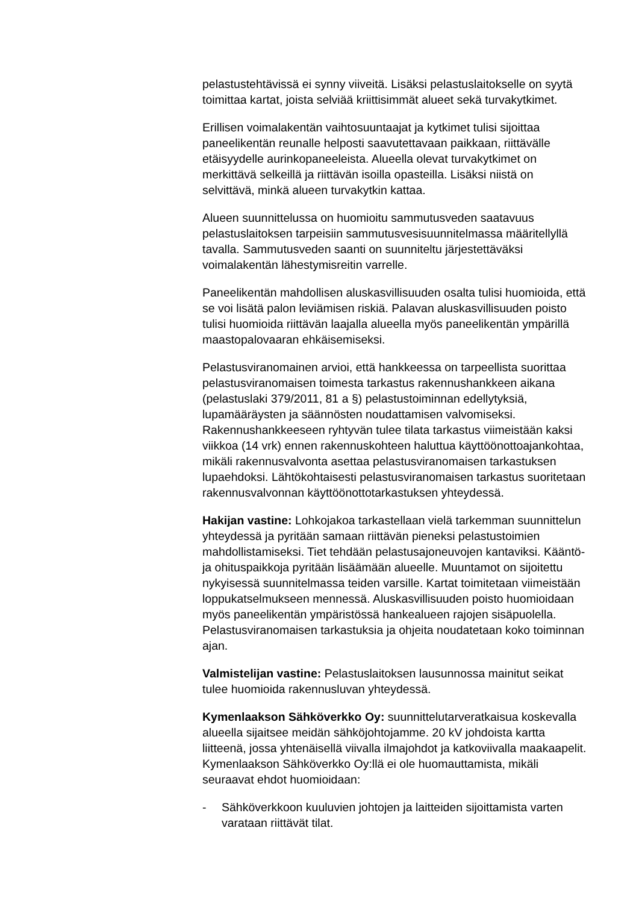pelastustehtävissä ei synny viiveitä. Lisäksi pelastuslaitokselle on syytä toimittaa kartat, joista selviää kriittisimmät alueet sekä turvakytkimet.
Erillisen voimalakentän vaihtosuuntaajat ja kytkimet tulisi sijoittaa paneelikentän reunalle helposti saavutettavaan paikkaan, riittävälle etäisyydelle aurinkopaneeleista. Alueella olevat turvakytkimet on merkittävä selkeillä ja riittävän isoilla opasteilla. Lisäksi niistä on selvittävä, minkä alueen turvakytkin kattaa.
Alueen suunnittelussa on huomioitu sammutusveden saatavuus pelastuslaitoksen tarpeisiin sammutusvesisuunnitelmassa määritellyllä tavalla. Sammutusveden saanti on suunniteltu järjestettäväksi voimalakentän lähestymisreitin varrelle.
Paneelikentän mahdollisen aluskasvillisuuden osalta tulisi huomioida, että se voi lisätä palon leviämisen riskiä. Palavan aluskasvillisuuden poisto tulisi huomioida riittävän laajalla alueella myös paneelikentän ympärillä maastopalovaaran ehkäisemiseksi.
Pelastusviranomainen arvioi, että hankkeessa on tarpeellista suorittaa pelastusviranomaisen toimesta tarkastus rakennushankkeen aikana (pelastuslaki 379/2011, 81 a §) pelastustoiminnan edellytyksiä, lupamääräysten ja säännösten noudattamisen valvomiseksi. Rakennushankkeeseen ryhtyvän tulee tilata tarkastus viimeistään kaksi viikkoa (14 vrk) ennen rakennuskohteen haluttua käyttöönottoajankohtaa, mikäli rakennusvalvonta asettaa pelastusviranomaisen tarkastuksen lupaehdoksi. Lähtökohtaisesti pelastusviranomaisen tarkastus suoritetaan rakennusvalvonnan käyttöönottotarkastuksen yhteydessä.
Hakijan vastine: Lohkojakoa tarkastellaan vielä tarkemman suunnittelun yhteydessä ja pyritään samaan riittävän pieneksi pelastustoimien mahdollistamiseksi. Tiet tehdään pelastusajoneuvojen kantaviksi. Kääntö- ja ohituspaikkoja pyritään lisäämään alueelle. Muuntamot on sijoitettu nykyisessä suunnitelmassa teiden varsille. Kartat toimitetaan viimeistään loppukatselmukseen mennessä. Aluskasvillisuuden poisto huomioidaan myös paneelikentän ympäristössä hankealueen rajojen sisäpuolella. Pelastusviranomaisen tarkastuksia ja ohjeita noudatetaan koko toiminnan ajan.
Valmistelijan vastine: Pelastuslaitoksen lausunnossa mainitut seikat tulee huomioida rakennusluvan yhteydessä.
Kymenlaakson Sähköverkko Oy: suunnittelutarveratkaisua koskevalla alueella sijaitsee meidän sähköjohtojamme. 20 kV johdoista kartta liitteenä, jossa yhtenäisellä viivalla ilmajohdot ja katkoviivalla maakaapelit. Kymenlaakson Sähköverkko Oy:llä ei ole huomauttamista, mikäli seuraavat ehdot huomioidaan:
- Sähköverkkoon kuuluvien johtojen ja laitteiden sijoittamista varten varataan riittävät tilat.